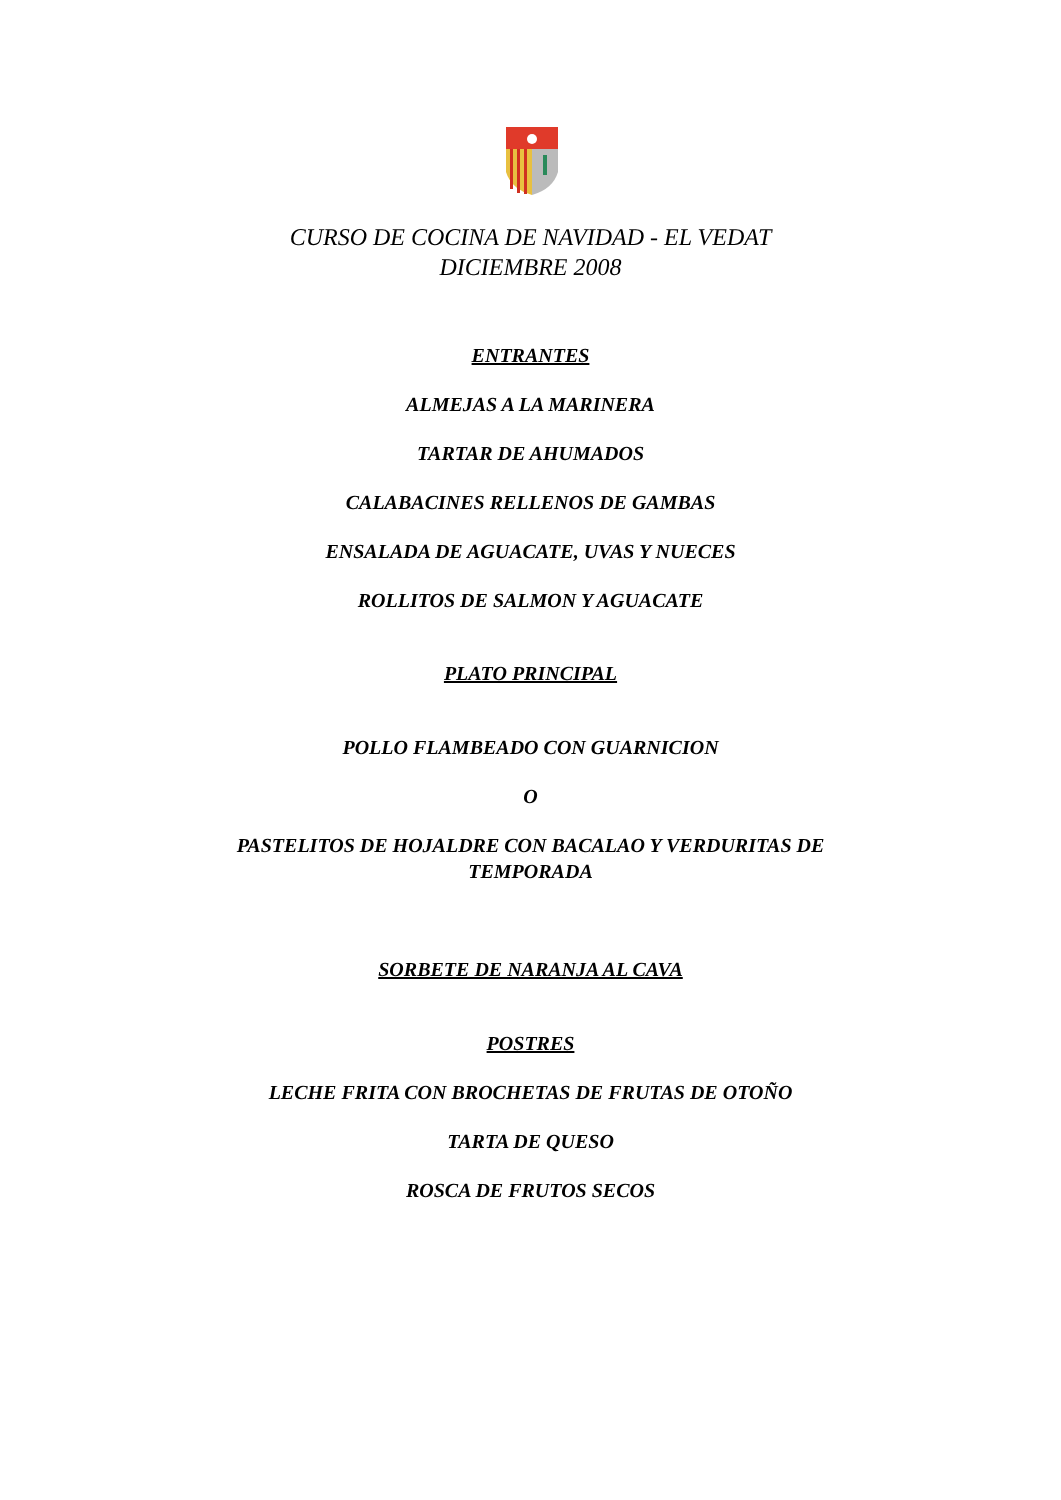CURSO DE COCINA DE NAVIDAD - EL VEDAT
DICIEMBRE 2008
ENTRANTES
ALMEJAS A LA MARINERA
TARTAR DE AHUMADOS
CALABACINES RELLENOS DE GAMBAS
ENSALADA DE AGUACATE, UVAS Y NUECES
ROLLITOS DE SALMON Y AGUACATE
PLATO PRINCIPAL
POLLO FLAMBEADO CON GUARNICION
O
PASTELITOS DE HOJALDRE CON BACALAO Y VERDURITAS DE
TEMPORADA
SORBETE DE NARANJA AL CAVA
POSTRES
LECHE FRITA CON BROCHETAS DE FRUTAS DE OTOÑO
TARTA DE QUESO
ROSCA DE FRUTOS SECOS